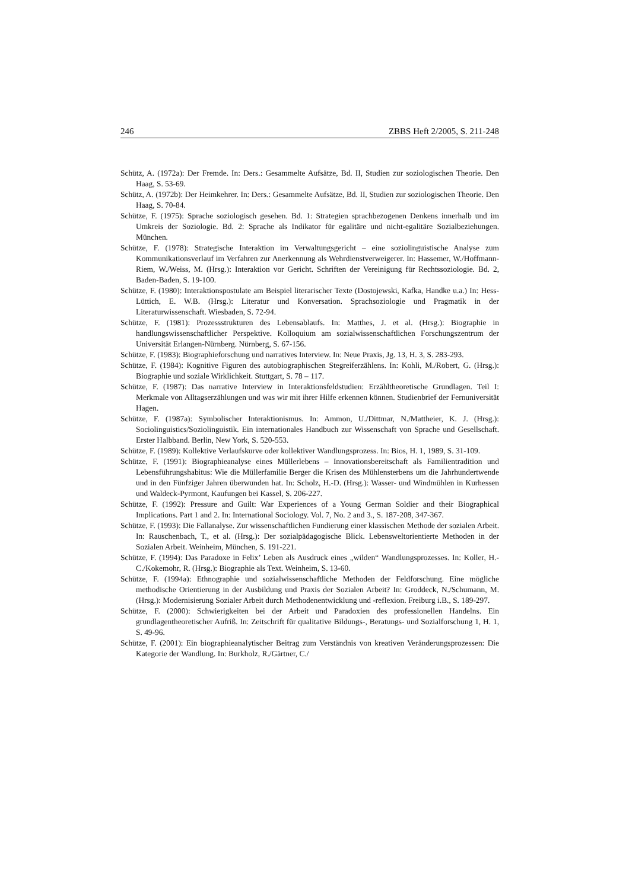246 ZBBS Heft 2/2005, S. 211-248
Schütz, A. (1972a): Der Fremde. In: Ders.: Gesammelte Aufsätze, Bd. II, Studien zur soziologischen Theorie. Den Haag, S. 53-69.
Schütz, A. (1972b): Der Heimkehrer. In: Ders.: Gesammelte Aufsätze, Bd. II, Studien zur soziologischen Theorie. Den Haag, S. 70-84.
Schütze, F. (1975): Sprache soziologisch gesehen. Bd. 1: Strategien sprachbezogenen Denkens innerhalb und im Umkreis der Soziologie. Bd. 2: Sprache als Indikator für egalitäre und nicht-egalitäre Sozialbeziehungen. München.
Schütze, F. (1978): Strategische Interaktion im Verwaltungsgericht – eine soziolinguistische Analyse zum Kommunikationsverlauf im Verfahren zur Anerkennung als Wehrdienstverweigerer. In: Hassemer, W./Hoffmann-Riem, W./Weiss, M. (Hrsg.): Interaktion vor Gericht. Schriften der Vereinigung für Rechtssoziologie. Bd. 2, Baden-Baden, S. 19-100.
Schütze, F. (1980): Interaktionspostulate am Beispiel literarischer Texte (Dostojewski, Kafka, Handke u.a.) In: Hess-Lüttich, E. W.B. (Hrsg.): Literatur und Konversation. Sprachsoziologie und Pragmatik in der Literaturwissenschaft. Wiesbaden, S. 72-94.
Schütze, F. (1981): Prozessstrukturen des Lebensablaufs. In: Matthes, J. et al. (Hrsg.): Biographie in handlungswissenschaftlicher Perspektive. Kolloquium am sozialwissenschaftlichen Forschungszentrum der Universität Erlangen-Nürnberg. Nürnberg, S. 67-156.
Schütze, F. (1983): Biographieforschung und narratives Interview. In: Neue Praxis, Jg. 13, H. 3, S. 283-293.
Schütze, F. (1984): Kognitive Figuren des autobiographischen Stegreiferzählens. In: Kohli, M./Robert, G. (Hrsg.): Biographie und soziale Wirklichkeit. Stuttgart, S. 78 – 117.
Schütze, F. (1987): Das narrative Interview in Interaktionsfeldstudien: Erzähltheoretische Grundlagen. Teil I: Merkmale von Alltagserzählungen und was wir mit ihrer Hilfe erkennen können. Studienbrief der Fernuniversität Hagen.
Schütze, F. (1987a): Symbolischer Interaktionismus. In: Ammon, U./Dittmar, N./Mattheier, K. J. (Hrsg.): Sociolinguistics/Soziolinguistik. Ein internationales Handbuch zur Wissenschaft von Sprache und Gesellschaft. Erster Halbband. Berlin, New York, S. 520-553.
Schütze, F. (1989): Kollektive Verlaufskurve oder kollektiver Wandlungsprozess. In: Bios, H. 1, 1989, S. 31-109.
Schütze, F. (1991): Biographieanalyse eines Müllerlebens – Innovationsbereitschaft als Familientradition und Lebensführungshabitus: Wie die Müllerfamilie Berger die Krisen des Mühlensterbens um die Jahrhundertwende und in den Fünfziger Jahren überwunden hat. In: Scholz, H.-D. (Hrsg.): Wasser- und Windmühlen in Kurhessen und Waldeck-Pyrmont, Kaufungen bei Kassel, S. 206-227.
Schütze, F. (1992): Pressure and Guilt: War Experiences of a Young German Soldier and their Biographical Implications. Part 1 and 2. In: International Sociology. Vol. 7, No. 2 and 3., S. 187-208, 347-367.
Schütze, F. (1993): Die Fallanalyse. Zur wissenschaftlichen Fundierung einer klassischen Methode der sozialen Arbeit. In: Rauschenbach, T., et al. (Hrsg.): Der sozialpädagogische Blick. Lebensweltorientierte Methoden in der Sozialen Arbeit. Weinheim, München, S. 191-221.
Schütze, F. (1994): Das Paradoxe in Felix’ Leben als Ausdruck eines „wilden“ Wandlungsprozesses. In: Koller, H.-C./Kokemohr, R. (Hrsg.): Biographie als Text. Weinheim, S. 13-60.
Schütze, F. (1994a): Ethnographie und sozialwissenschaftliche Methoden der Feldforschung. Eine mögliche methodische Orientierung in der Ausbildung und Praxis der Sozialen Arbeit? In: Groddeck, N./Schumann, M. (Hrsg.): Modernisierung Sozialer Arbeit durch Methodenentwicklung und -reflexion. Freiburg i.B., S. 189-297.
Schütze, F. (2000): Schwierigkeiten bei der Arbeit und Paradoxien des professionellen Handelns. Ein grundlagentheoretischer Aufriß. In: Zeitschrift für qualitative Bildungs-, Beratungs- und Sozialforschung 1, H. 1, S. 49-96.
Schütze, F. (2001): Ein biographieanalytischer Beitrag zum Verständnis von kreativen Veränderungsprozessen: Die Kategorie der Wandlung. In: Burkholz, R./Gärtner, C./